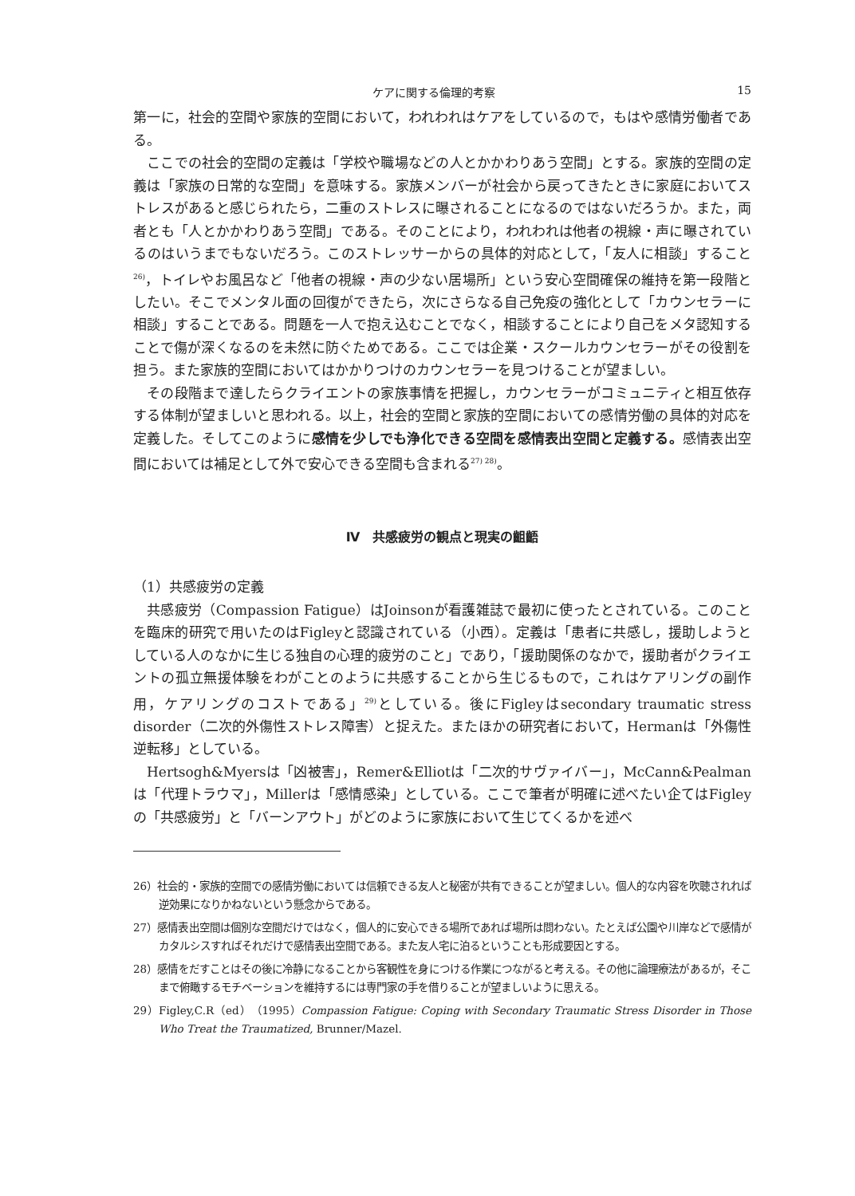ケアに関する倫理的考察 15
第一に，社会的空間や家族的空間において，われわれはケアをしているので，もはや感情労働者である。
ここでの社会的空間の定義は「学校や職場などの人とかかわりあう空間」とする。家族的空間の定義は「家族の日常的な空間」を意味する。家族メンバーが社会から戻ってきたときに家庭においてストレスがあると感じられたら，二重のストレスに曝されることになるのではないだろうか。また，両者とも「人とかかわりあう空間」である。そのことにより，われわれは他者の視線・声に曝されているのはいうまでもないだろう。このストレッサーからの具体的対応として，「友人に相談」すること<sup>26)</sup>，トイレやお風呂など「他者の視線・声の少ない居場所」という安心空間確保の維持を第一段階としたい。そこでメンタル面の回復ができたら，次にさらなる自己免疫の強化として「カウンセラーに相談」することである。問題を一人で抱え込むことでなく，相談することにより自己をメタ認知することで傷が深くなるのを未然に防ぐためである。ここでは企業・スクールカウンセラーがその役割を担う。また家族的空間においてはかかりつけのカウンセラーを見つけることが望ましい。
その段階まで達したらクライエントの家族事情を把握し，カウンセラーがコミュニティと相互依存する体制が望ましいと思われる。以上，社会的空間と家族的空間においての感情労働の具体的対応を定義した。そしてこのように感情を少しでも浄化できる空間を感情表出空間と定義する。感情表出空間においては補足として外で安心できる空間も含まれる<sup>27) 28)</sup>。
Ⅳ　共感疲労の観点と現実の齟齬
（1）共感疲労の定義
共感疲労（Compassion Fatigue）はJoinsonが看護雑誌で最初に使ったとされている。このことを臨床的研究で用いたのはFigleyと認識されている（小西）。定義は「患者に共感し，援助しようとしている人のなかに生じる独自の心理的疲労のこと」であり，「援助関係のなかで，援助者がクライエントの孤立無援体験をわがことのように共感することから生じるもので，これはケアリングの副作用，ケアリングのコストである」<sup>29)</sup>としている。後にFigleyはsecondary traumatic stress disorder（二次的外傷性ストレス障害）と捉えた。またほかの研究者において，Hermanは「外傷性逆転移」としている。
Hertsogh&Myersは「凶被害」，Remer&Elliotは「二次的サヴァイバー」，McCann&Pealmanは「代理トラウマ」，Millerは「感情感染」としている。ここで筆者が明確に述べたい企てはFigleyの「共感疲労」と「バーンアウト」がどのように家族において生じてくるかを述べ
26）社会的・家族的空間での感情労働においては信頼できる友人と秘密が共有できることが望ましい。個人的な内容を吹聴されれば逆効果になりかねないという懸念からである。
27）感情表出空間は個別な空間だけではなく，個人的に安心できる場所であれば場所は問わない。たとえば公園や川岸などで感情がカタルシスすればそれだけで感情表出空間である。また友人宅に泊るということも形成要因とする。
28）感情をだすことはその後に冷静になることから客観性を身につける作業につながると考える。その他に論理療法があるが，そこまで俯瞰するモチベーションを維持するには専門家の手を借りることが望ましいように思える。
29）Figley,C.R（ed）（1995）Compassion Fatigue: Coping with Secondary Traumatic Stress Disorder in Those Who Treat the Traumatized, Brunner/Mazel.